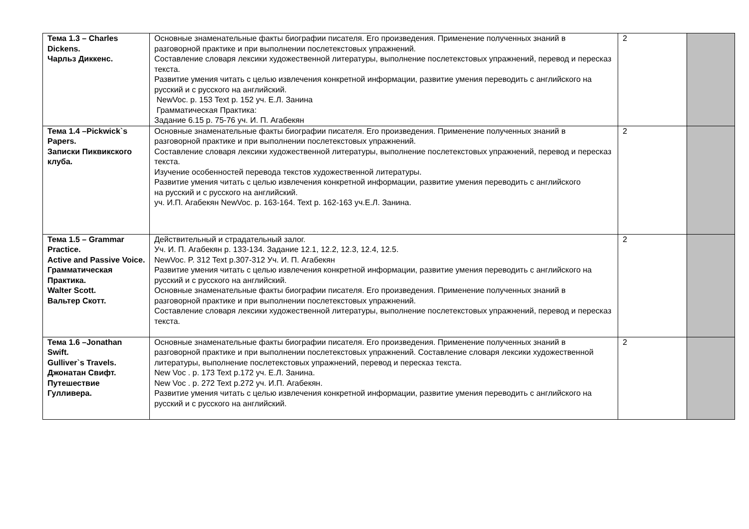| Тема 1.3 – Charles Dickens. Чарльз Диккенс. | Основные знаменательные факты биографии писателя. Его произведения. Применение полученных знаний в разговорной практике и при выполнении послетекстовых упражнений. Составление словаря лексики художественной литературы, выполнение послетекстовых упражнений, перевод и пересказ текста. Развитие умения читать с целью извлечения конкретной информации, развитие умения переводить с английского на русский и с русского на английский. NewVoc. p. 153 Text p. 152 уч. Е.Л. Занина Грамматическая Практика: Задание 6.15 р. 75-76 уч. И. П. Агабекян | 2 | |
| Тема 1.4 –Pickwick`s Papers. Записки Пиквикского клуба. | Основные знаменательные факты биографии писателя. Его произведения. Применение полученных знаний в разговорной практике и при выполнении послетекстовых упражнений. Составление словаря лексики художественной литературы, выполнение послетекстовых упражнений, перевод и пересказ текста. Изучение особенностей перевода текстов художественной литературы. Развитие умения читать с целью извлечения конкретной информации, развитие умения переводить с английского на русский и с русского на английский. уч. И.П. Агабекян NewVoc. p. 163-164. Text p. 162-163 уч.Е.Л. Занина. | 2 | |
| Тема 1.5 – Grammar Practice. Active and Passive Voice. Грамматическая Практика. Walter Scott. Вальтер Скотт. | Действительный и страдательный залог. Уч. И. П. Агабекян р. 133-134. Задание 12.1, 12.2, 12.3, 12.4, 12.5. NewVoc. P. 312 Text p.307-312 Уч. И. П. Агабекян Развитие умения читать с целью извлечения конкретной информации, развитие умения переводить с английского на русский и с русского на английский. Основные знаменательные факты биографии писателя. Его произведения. Применение полученных знаний в разговорной практике и при выполнении послетекстовых упражнений. Составление словаря лексики художественной литературы, выполнение послетекстовых упражнений, перевод и пересказ текста. | 2 | |
| Тема 1.6 –Jonathan Swift. Gulliver`s Travels. Джонатан Свифт. Путешествие Гулливера. | Основные знаменательные факты биографии писателя. Его произведения. Применение полученных знаний в разговорной практике и при выполнении послетекстовых упражнений. Составление словаря лексики художественной литературы, выполнение послетекстовых упражнений, перевод и пересказ текста. New Voc . p. 173 Text p.172 уч. Е.Л. Занина. New Voc . p. 272 Text p.272 уч. И.П. Агабекян. Развитие умения читать с целью извлечения конкретной информации, развитие умения переводить с английского на русский и с русского на английский. | 2 | |